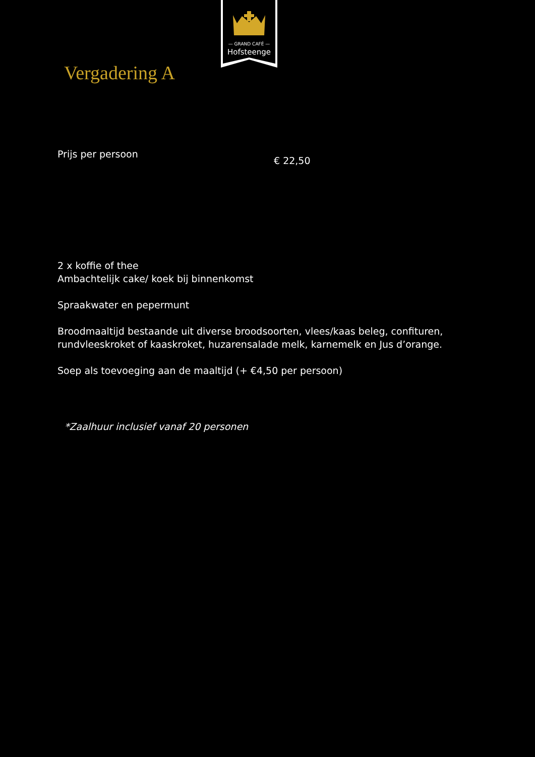— GRAND CAFÉ —
Hofsteenge
Vergadering A
Prijs per persoon
€ 22,50
2 x koffie of thee
Ambachtelijk cake/ koek bij binnenkomst
Spraakwater en pepermunt
Broodmaaltijd bestaande uit diverse broodsoorten, vlees/kaas beleg, confituren,
rundvleeskroket of kaaskroket, huzarensalade melk, karnemelk en Jus d’orange.
Soep als toevoeging aan de maaltijd (+ €4,50 per persoon)
*Zaalhuur inclusief vanaf 20 personen